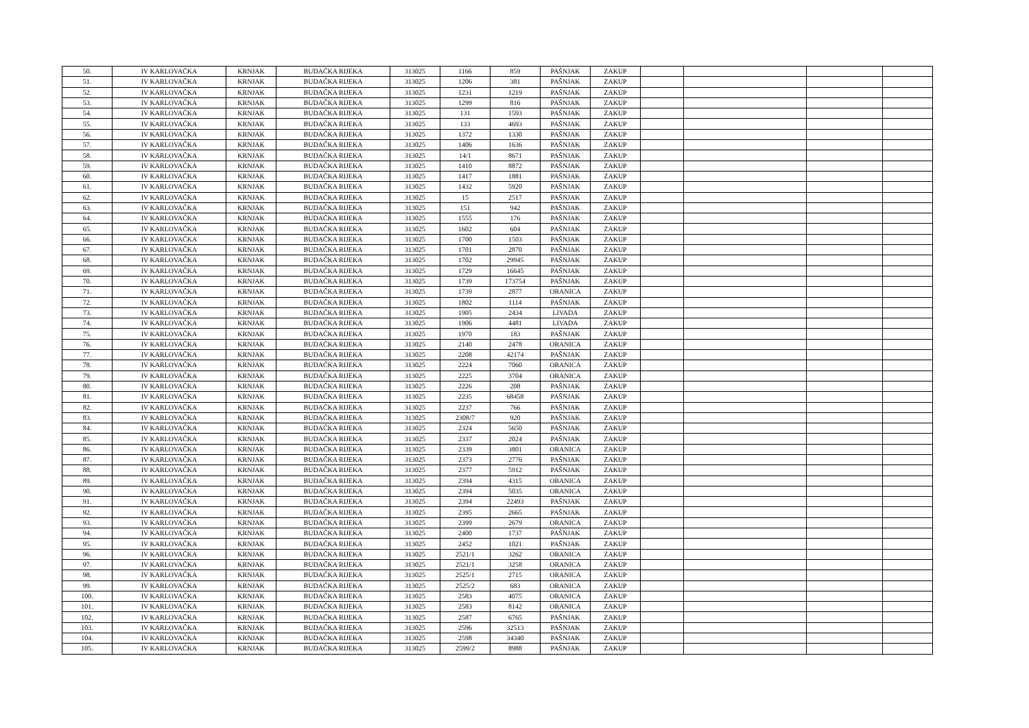| 50. | IV KARLOVAČKA | KRNJAK | BUDAČKA RIJEKA | 313025 | 1166 | 859 | PAŠNJAK | ZAKUP | | | | |
| 51. | IV KARLOVAČKA | KRNJAK | BUDAČKA RIJEKA | 313025 | 1206 | 381 | PAŠNJAK | ZAKUP | | | | |
| 52. | IV KARLOVAČKA | KRNJAK | BUDAČKA RIJEKA | 313025 | 1231 | 1219 | PAŠNJAK | ZAKUP | | | | |
| 53. | IV KARLOVAČKA | KRNJAK | BUDAČKA RIJEKA | 313025 | 1299 | 816 | PAŠNJAK | ZAKUP | | | | |
| 54. | IV KARLOVAČKA | KRNJAK | BUDAČKA RIJEKA | 313025 | 131 | 1593 | PAŠNJAK | ZAKUP | | | | |
| 55. | IV KARLOVAČKA | KRNJAK | BUDAČKA RIJEKA | 313025 | 133 | 4693 | PAŠNJAK | ZAKUP | | | | |
| 56. | IV KARLOVAČKA | KRNJAK | BUDAČKA RIJEKA | 313025 | 1372 | 1330 | PAŠNJAK | ZAKUP | | | | |
| 57. | IV KARLOVAČKA | KRNJAK | BUDAČKA RIJEKA | 313025 | 1406 | 1636 | PAŠNJAK | ZAKUP | | | | |
| 58. | IV KARLOVAČKA | KRNJAK | BUDAČKA RIJEKA | 313025 | 14/1 | 8671 | PAŠNJAK | ZAKUP | | | | |
| 59. | IV KARLOVAČKA | KRNJAK | BUDAČKA RIJEKA | 313025 | 1410 | 8872 | PAŠNJAK | ZAKUP | | | | |
| 60. | IV KARLOVAČKA | KRNJAK | BUDAČKA RIJEKA | 313025 | 1417 | 1881 | PAŠNJAK | ZAKUP | | | | |
| 61. | IV KARLOVAČKA | KRNJAK | BUDAČKA RIJEKA | 313025 | 1432 | 5920 | PAŠNJAK | ZAKUP | | | | |
| 62. | IV KARLOVAČKA | KRNJAK | BUDAČKA RIJEKA | 313025 | 15 | 2517 | PAŠNJAK | ZAKUP | | | | |
| 63. | IV KARLOVAČKA | KRNJAK | BUDAČKA RIJEKA | 313025 | 151 | 942 | PAŠNJAK | ZAKUP | | | | |
| 64. | IV KARLOVAČKA | KRNJAK | BUDAČKA RIJEKA | 313025 | 1555 | 176 | PAŠNJAK | ZAKUP | | | | |
| 65. | IV KARLOVAČKA | KRNJAK | BUDAČKA RIJEKA | 313025 | 1602 | 604 | PAŠNJAK | ZAKUP | | | | |
| 66. | IV KARLOVAČKA | KRNJAK | BUDAČKA RIJEKA | 313025 | 1700 | 1503 | PAŠNJAK | ZAKUP | | | | |
| 67. | IV KARLOVAČKA | KRNJAK | BUDAČKA RIJEKA | 313025 | 1701 | 2870 | PAŠNJAK | ZAKUP | | | | |
| 68. | IV KARLOVAČKA | KRNJAK | BUDAČKA RIJEKA | 313025 | 1702 | 29945 | PAŠNJAK | ZAKUP | | | | |
| 69. | IV KARLOVAČKA | KRNJAK | BUDAČKA RIJEKA | 313025 | 1729 | 16645 | PAŠNJAK | ZAKUP | | | | |
| 70. | IV KARLOVAČKA | KRNJAK | BUDAČKA RIJEKA | 313025 | 1739 | 173754 | PAŠNJAK | ZAKUP | | | | |
| 71. | IV KARLOVAČKA | KRNJAK | BUDAČKA RIJEKA | 313025 | 1739 | 2877 | ORANICA | ZAKUP | | | | |
| 72. | IV KARLOVAČKA | KRNJAK | BUDAČKA RIJEKA | 313025 | 1802 | 1114 | PAŠNJAK | ZAKUP | | | | |
| 73. | IV KARLOVAČKA | KRNJAK | BUDAČKA RIJEKA | 313025 | 1905 | 2434 | LIVADA | ZAKUP | | | | |
| 74. | IV KARLOVAČKA | KRNJAK | BUDAČKA RIJEKA | 313025 | 1906 | 4481 | LIVADA | ZAKUP | | | | |
| 75. | IV KARLOVAČKA | KRNJAK | BUDAČKA RIJEKA | 313025 | 1970 | 183 | PAŠNJAK | ZAKUP | | | | |
| 76. | IV KARLOVAČKA | KRNJAK | BUDAČKA RIJEKA | 313025 | 2140 | 2478 | ORANICA | ZAKUP | | | | |
| 77. | IV KARLOVAČKA | KRNJAK | BUDAČKA RIJEKA | 313025 | 2208 | 42174 | PAŠNJAK | ZAKUP | | | | |
| 78. | IV KARLOVAČKA | KRNJAK | BUDAČKA RIJEKA | 313025 | 2224 | 7060 | ORANICA | ZAKUP | | | | |
| 79. | IV KARLOVAČKA | KRNJAK | BUDAČKA RIJEKA | 313025 | 2225 | 3704 | ORANICA | ZAKUP | | | | |
| 80. | IV KARLOVAČKA | KRNJAK | BUDAČKA RIJEKA | 313025 | 2226 | 208 | PAŠNJAK | ZAKUP | | | | |
| 81. | IV KARLOVAČKA | KRNJAK | BUDAČKA RIJEKA | 313025 | 2235 | 68458 | PAŠNJAK | ZAKUP | | | | |
| 82. | IV KARLOVAČKA | KRNJAK | BUDAČKA RIJEKA | 313025 | 2237 | 766 | PAŠNJAK | ZAKUP | | | | |
| 83. | IV KARLOVAČKA | KRNJAK | BUDAČKA RIJEKA | 313025 | 2308/7 | 920 | PAŠNJAK | ZAKUP | | | | |
| 84. | IV KARLOVAČKA | KRNJAK | BUDAČKA RIJEKA | 313025 | 2324 | 5650 | PAŠNJAK | ZAKUP | | | | |
| 85. | IV KARLOVAČKA | KRNJAK | BUDAČKA RIJEKA | 313025 | 2337 | 2024 | PAŠNJAK | ZAKUP | | | | |
| 86. | IV KARLOVAČKA | KRNJAK | BUDAČKA RIJEKA | 313025 | 2339 | 3801 | ORANICA | ZAKUP | | | | |
| 87. | IV KARLOVAČKA | KRNJAK | BUDAČKA RIJEKA | 313025 | 2373 | 2776 | PAŠNJAK | ZAKUP | | | | |
| 88. | IV KARLOVAČKA | KRNJAK | BUDAČKA RIJEKA | 313025 | 2377 | 5912 | PAŠNJAK | ZAKUP | | | | |
| 89. | IV KARLOVAČKA | KRNJAK | BUDAČKA RIJEKA | 313025 | 2394 | 4315 | ORANICA | ZAKUP | | | | |
| 90. | IV KARLOVAČKA | KRNJAK | BUDAČKA RIJEKA | 313025 | 2394 | 5035 | ORANICA | ZAKUP | | | | |
| 91. | IV KARLOVAČKA | KRNJAK | BUDAČKA RIJEKA | 313025 | 2394 | 22493 | PAŠNJAK | ZAKUP | | | | |
| 92. | IV KARLOVAČKA | KRNJAK | BUDAČKA RIJEKA | 313025 | 2395 | 2665 | PAŠNJAK | ZAKUP | | | | |
| 93. | IV KARLOVAČKA | KRNJAK | BUDAČKA RIJEKA | 313025 | 2399 | 2679 | ORANICA | ZAKUP | | | | |
| 94. | IV KARLOVAČKA | KRNJAK | BUDAČKA RIJEKA | 313025 | 2400 | 1737 | PAŠNJAK | ZAKUP | | | | |
| 95. | IV KARLOVAČKA | KRNJAK | BUDAČKA RIJEKA | 313025 | 2452 | 1021 | PAŠNJAK | ZAKUP | | | | |
| 96. | IV KARLOVAČKA | KRNJAK | BUDAČKA RIJEKA | 313025 | 2521/1 | 3262 | ORANICA | ZAKUP | | | | |
| 97. | IV KARLOVAČKA | KRNJAK | BUDAČKA RIJEKA | 313025 | 2521/1 | 3258 | ORANICA | ZAKUP | | | | |
| 98. | IV KARLOVAČKA | KRNJAK | BUDAČKA RIJEKA | 313025 | 2525/1 | 2715 | ORANICA | ZAKUP | | | | |
| 99. | IV KARLOVAČKA | KRNJAK | BUDAČKA RIJEKA | 313025 | 2525/2 | 683 | ORANICA | ZAKUP | | | | |
| 100. | IV KARLOVAČKA | KRNJAK | BUDAČKA RIJEKA | 313025 | 2583 | 4075 | ORANICA | ZAKUP | | | | |
| 101. | IV KARLOVAČKA | KRNJAK | BUDAČKA RIJEKA | 313025 | 2583 | 8142 | ORANICA | ZAKUP | | | | |
| 102. | IV KARLOVAČKA | KRNJAK | BUDAČKA RIJEKA | 313025 | 2587 | 6765 | PAŠNJAK | ZAKUP | | | | |
| 103. | IV KARLOVAČKA | KRNJAK | BUDAČKA RIJEKA | 313025 | 2596 | 32513 | PAŠNJAK | ZAKUP | | | | |
| 104. | IV KARLOVAČKA | KRNJAK | BUDAČKA RIJEKA | 313025 | 2598 | 34340 | PAŠNJAK | ZAKUP | | | | |
| 105. | IV KARLOVAČKA | KRNJAK | BUDAČKA RIJEKA | 313025 | 2599/2 | 8988 | PAŠNJAK | ZAKUP | | | | |